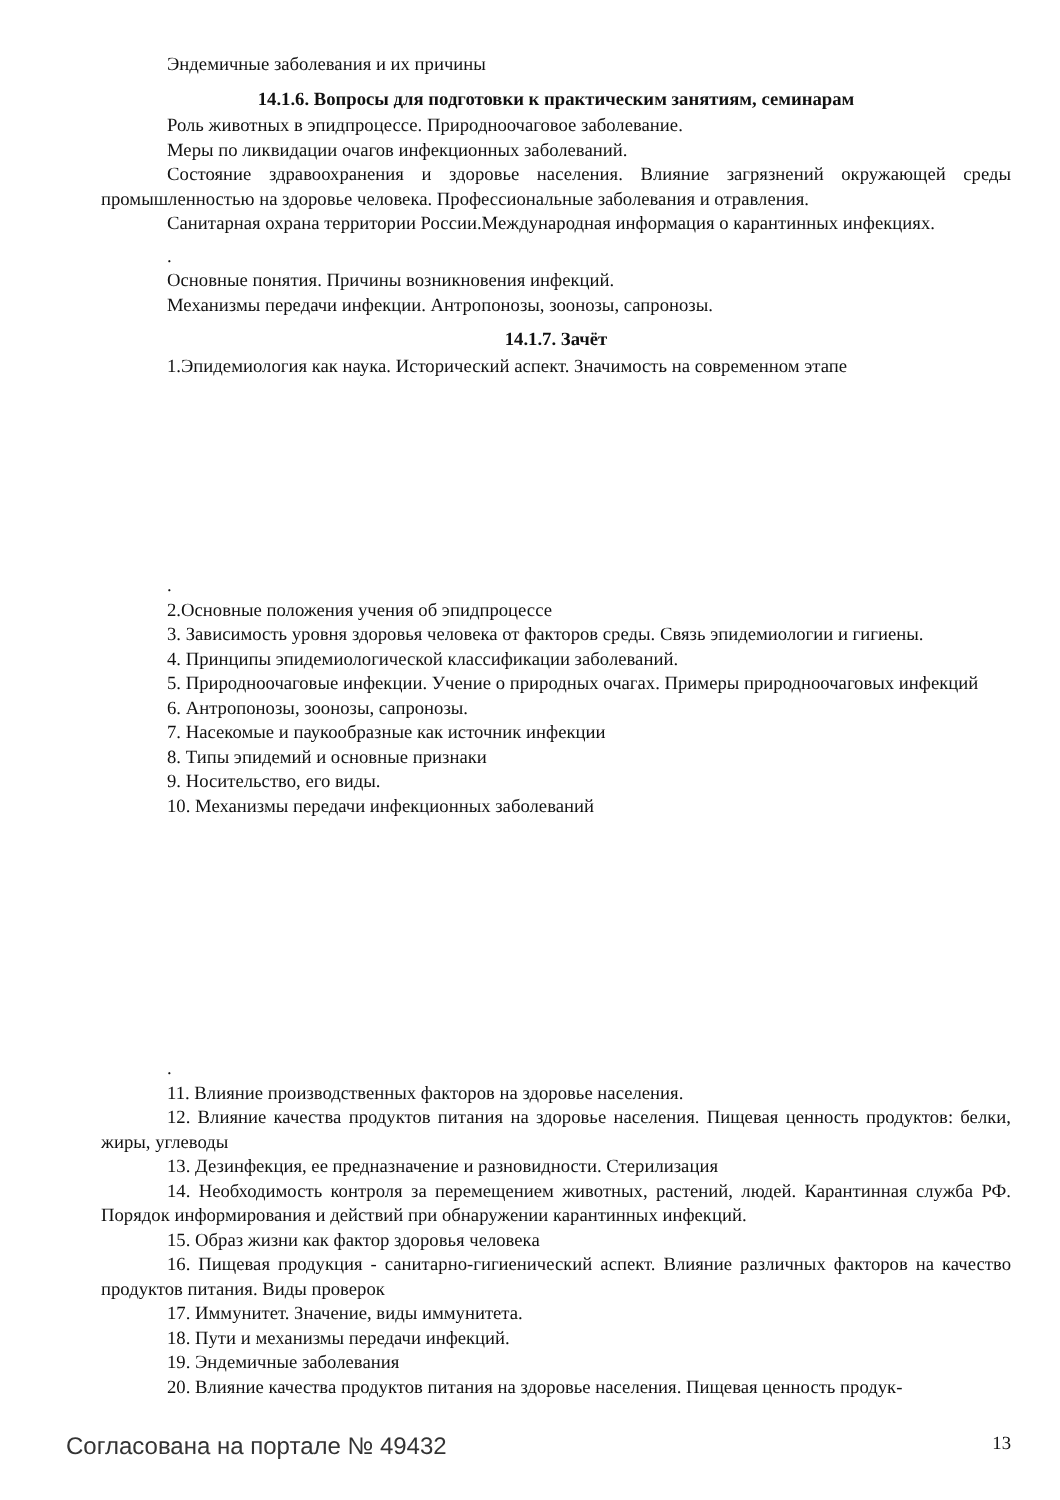Эндемичные заболевания и их причины
14.1.6. Вопросы для подготовки к практическим занятиям, семинарам
Роль животных в эпидпроцессе. Природноочаговое заболевание.
Меры по ликвидации очагов инфекционных заболеваний.
Состояние здравоохранения и здоровье населения. Влияние загрязнений окружающей среды промышленностью на здоровье человека. Профессиональные заболевания и отравления.
Санитарная охрана территории России.Международная информация о карантинных инфекциях.
.
Основные понятия. Причины возникновения инфекций.
Механизмы передачи инфекции. Антропонозы, зоонозы, сапронозы.
14.1.7. Зачёт
1.Эпидемиология как наука. Исторический аспект. Значимость на современном этапе
.
2.Основные положения учения об эпидпроцессе
3. Зависимость уровня здоровья человека от факторов среды. Связь эпидемиологии и гигиены.
4. Принципы эпидемиологической классификации заболеваний.
5. Природноочаговые инфекции. Учение о природных очагах. Примеры природноочаговых инфекций
6. Антропонозы, зоонозы, сапронозы.
7. Насекомые и паукообразные как источник инфекции
8. Типы эпидемий и основные признаки
9. Носительство, его виды.
10. Механизмы передачи инфекционных заболеваний
.
11. Влияние производственных факторов на здоровье населения.
12. Влияние качества продуктов питания на здоровье населения. Пищевая ценность продуктов: белки, жиры, углеводы
13. Дезинфекция, ее предназначение и разновидности. Стерилизация
14. Необходимость контроля за перемещением животных, растений, людей. Карантинная служба РФ. Порядок информирования и действий при обнаружении карантинных инфекций.
15. Образ жизни как фактор здоровья человека
16. Пищевая продукция - санитарно-гигиенический аспект. Влияние различных факторов на качество продуктов питания. Виды проверок
17. Иммунитет. Значение, виды иммунитета.
18. Пути и механизмы передачи инфекций.
19. Эндемичные заболевания
20. Влияние качества продуктов питания на здоровье населения. Пищевая ценность продук-
Согласована на портале № 49432 13